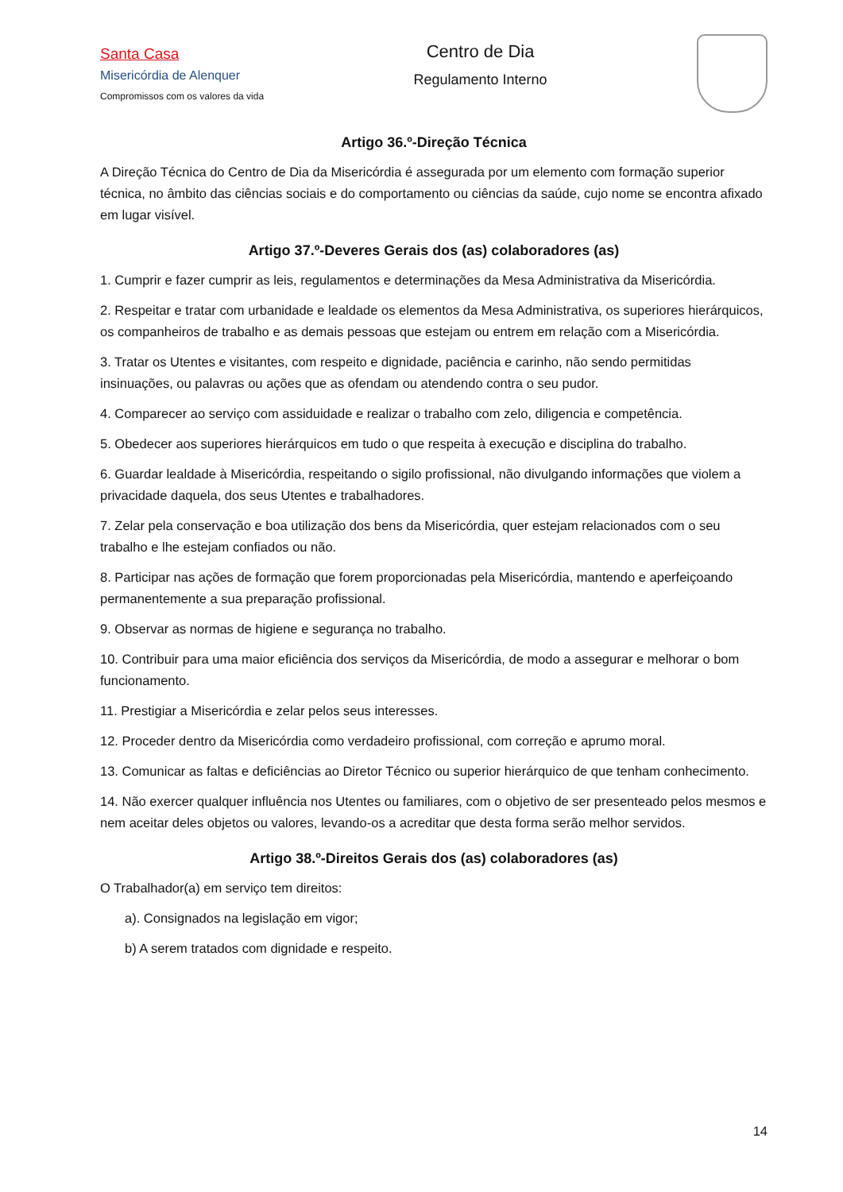Santa Casa
Misericórdia de Alenquer
Compromissos com os valores da vida
Centro de Dia
Regulamento Interno
Artigo 36.º-Direção Técnica
A Direção Técnica do Centro de Dia da Misericórdia é assegurada por um elemento com formação superior técnica, no âmbito das ciências sociais e do comportamento ou ciências da saúde, cujo nome se encontra afixado em lugar visível.
Artigo 37.º-Deveres Gerais dos (as) colaboradores (as)
1. Cumprir e fazer cumprir as leis, regulamentos e determinações da Mesa Administrativa da Misericórdia.
2. Respeitar e tratar com urbanidade e lealdade os elementos da Mesa Administrativa, os superiores hierárquicos, os companheiros de trabalho e as demais pessoas que estejam ou entrem em relação com a Misericórdia.
3. Tratar os Utentes e visitantes, com respeito e dignidade, paciência e carinho, não sendo permitidas insinuações, ou palavras ou ações que as ofendam ou atendendo contra o seu pudor.
4. Comparecer ao serviço com assiduidade e realizar o trabalho com zelo, diligencia e competência.
5. Obedecer aos superiores hierárquicos em tudo o que respeita à execução e disciplina do trabalho.
6. Guardar lealdade à Misericórdia, respeitando o sigilo profissional, não divulgando informações que violem a privacidade daquela, dos seus Utentes e trabalhadores.
7. Zelar pela conservação e boa utilização dos bens da Misericórdia, quer estejam relacionados com o seu trabalho e lhe estejam confiados ou não.
8. Participar nas ações de formação que forem proporcionadas pela Misericórdia, mantendo e aperfeiçoando permanentemente a sua preparação profissional.
9. Observar as normas de higiene e segurança no trabalho.
10. Contribuir para uma maior eficiência dos serviços da Misericórdia, de modo a assegurar e melhorar o bom funcionamento.
11. Prestigiar a Misericórdia e zelar pelos seus interesses.
12. Proceder dentro da Misericórdia como verdadeiro profissional, com correção e aprumo moral.
13. Comunicar as faltas e deficiências ao Diretor Técnico ou superior hierárquico de que tenham conhecimento.
14. Não exercer qualquer influência nos Utentes ou familiares, com o objetivo de ser presenteado pelos mesmos e nem aceitar deles objetos ou valores, levando-os a acreditar que desta forma serão melhor servidos.
Artigo 38.º-Direitos Gerais dos (as) colaboradores (as)
O Trabalhador(a) em serviço tem direitos:
a). Consignados na legislação em vigor;
b) A serem tratados com dignidade e respeito.
14